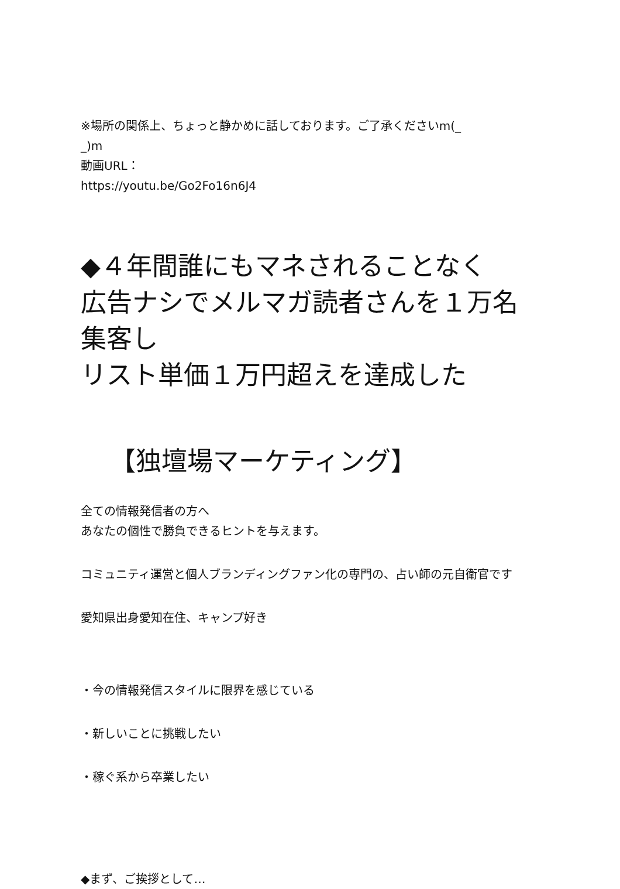※場所の関係上、ちょっと静かめに話しております。ご了承くださいm(_
_)m
動画URL：
https://youtu.be/Go2Fo16n6J4
◆４年間誰にもマネされることなく
広告ナシでメルマガ読者さんを１万名集客し
リスト単価１万円超えを達成した
【独壇場マーケティング】
全ての情報発信者の方へ
あなたの個性で勝負できるヒントを与えます。
コミュニティ運営と個人ブランディングファン化の専門の、占い師の元自衛官です
愛知県出身愛知在住、キャンプ好き
・今の情報発信スタイルに限界を感じている
・新しいことに挑戦したい
・稼ぐ系から卒業したい
◆まず、ご挨拶として…